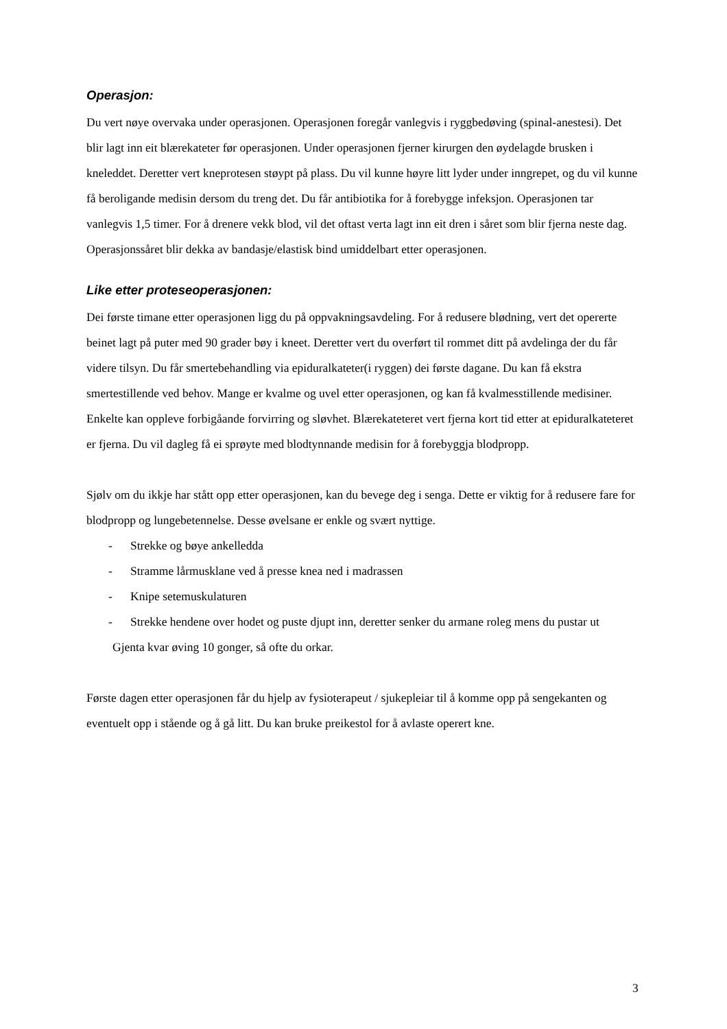Operasjon:
Du vert nøye overvaka under operasjonen. Operasjonen foregår vanlegvis i ryggbedøving (spinal-anestesi). Det blir lagt inn eit blærekateter før operasjonen. Under operasjonen fjerner kirurgen den øydelagde brusken i kneleddet. Deretter vert kneprotesen støypt på plass. Du vil kunne høyre litt lyder under inngrepet, og du vil kunne få beroligande medisin dersom du treng det. Du får antibiotika for å forebygge infeksjon. Operasjonen tar vanlegvis 1,5 timer. For å drenere vekk blod, vil det oftast verta lagt inn eit dren i såret som blir fjerna neste dag. Operasjonssåret blir dekka av bandasje/elastisk bind umiddelbart etter operasjonen.
Like etter proteseoperasjonen:
Dei første timane etter operasjonen ligg du på oppvakningsavdeling. For å redusere blødning, vert det opererte beinet lagt på puter med 90 grader bøy i kneet. Deretter vert du overført til rommet ditt på avdelinga der du får videre tilsyn. Du får smertebehandling via epiduralkateter(i ryggen) dei første dagane. Du kan få ekstra smertestillende ved behov. Mange er kvalme og uvel etter operasjonen, og kan få kvalmesstillende medisiner. Enkelte kan oppleve forbigåande forvirring og sløvhet. Blærekateteret vert fjerna kort tid etter at epiduralkateteret er fjerna. Du vil dagleg få ei sprøyte med blodtynnande medisin for å forebyggja blodpropp.
Sjølv om du ikkje har stått opp etter operasjonen, kan du bevege deg i senga. Dette er viktig for å redusere fare for blodpropp og lungebetennelse. Desse øvelsane er enkle og svært nyttige.
- Strekke og bøye ankelledda
- Stramme lårmusklane ved å presse knea ned i madrassen
- Knipe setemuskulaturen
- Strekke hendene over hodet og puste djupt inn, deretter senker du armane roleg mens du pustar ut
Gjenta kvar øving 10 gonger, så ofte du orkar.
Første dagen etter operasjonen får du hjelp av fysioterapeut / sjukepleiar til å komme opp på sengekanten og eventuelt opp i stående og å gå litt. Du kan bruke preikestol for å avlaste operert kne.
3